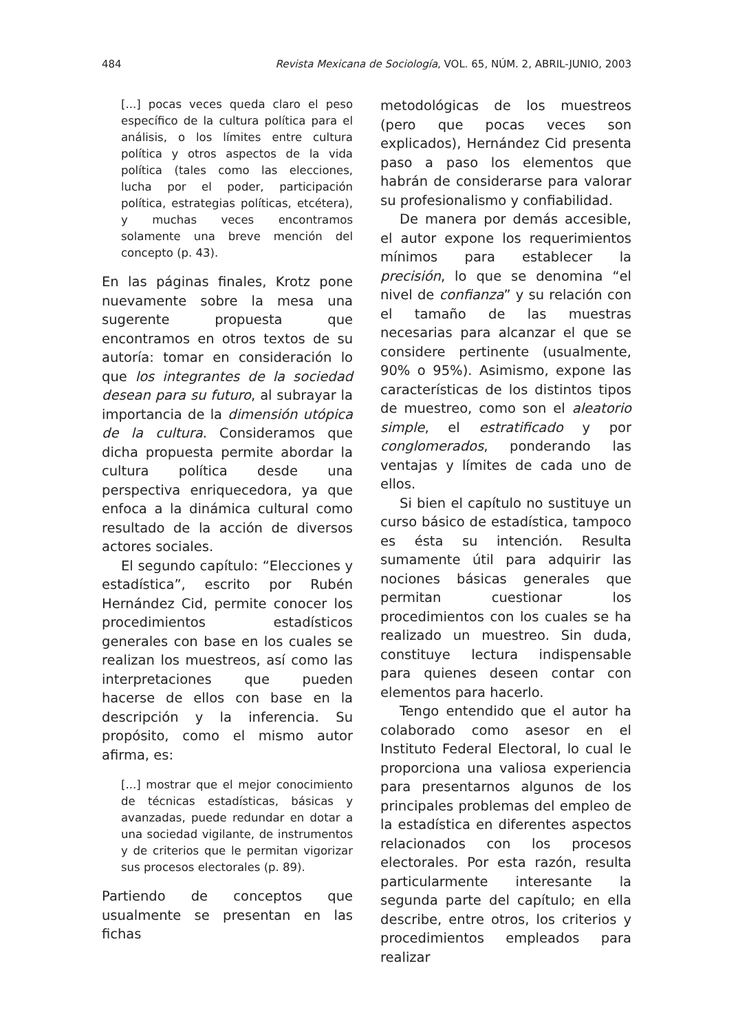484 Revista Mexicana de Sociología, VOL. 65, NÚM. 2, ABRIL-JUNIO, 2003
[...] pocas veces queda claro el peso específico de la cultura política para el análisis, o los límites entre cultura política y otros aspectos de la vida política (tales como las elecciones, lucha por el poder, participación política, estrategias políticas, etcétera), y muchas veces encontramos solamente una breve mención del concepto (p. 43).
En las páginas finales, Krotz pone nuevamente sobre la mesa una sugerente propuesta que encontramos en otros textos de su autoría: tomar en consideración lo que los integrantes de la sociedad desean para su futuro, al subrayar la importancia de la dimensión utópica de la cultura. Consideramos que dicha propuesta permite abordar la cultura política desde una perspectiva enriquecedora, ya que enfoca a la dinámica cultural como resultado de la acción de diversos actores sociales.
El segundo capítulo: “Elecciones y estadística”, escrito por Rubén Hernández Cid, permite conocer los procedimientos estadísticos generales con base en los cuales se realizan los muestreos, así como las interpretaciones que pueden hacerse de ellos con base en la descripción y la inferencia. Su propósito, como el mismo autor afirma, es:
[...] mostrar que el mejor conocimiento de técnicas estadísticas, básicas y avanzadas, puede redundar en dotar a una sociedad vigilante, de instrumentos y de criterios que le permitan vigorizar sus procesos electorales (p. 89).
Partiendo de conceptos que usualmente se presentan en las fichas
metodológicas de los muestreos (pero que pocas veces son explicados), Hernández Cid presenta paso a paso los elementos que habrán de considerarse para valorar su profesionalismo y confiabilidad.
De manera por demás accesible, el autor expone los requerimientos mínimos para establecer la precisión, lo que se denomina “el nivel de confianza” y su relación con el tamaño de las muestras necesarias para alcanzar el que se considere pertinente (usualmente, 90% o 95%). Asimismo, expone las características de los distintos tipos de muestreo, como son el aleatorio simple, el estratificado y por conglomerados, ponderando las ventajas y límites de cada uno de ellos.
Si bien el capítulo no sustituye un curso básico de estadística, tampoco es ésta su intención. Resulta sumamente útil para adquirir las nociones básicas generales que permitan cuestionar los procedimientos con los cuales se ha realizado un muestreo. Sin duda, constituye lectura indispensable para quienes deseen contar con elementos para hacerlo.
Tengo entendido que el autor ha colaborado como asesor en el Instituto Federal Electoral, lo cual le proporciona una valiosa experiencia para presentarnos algunos de los principales problemas del empleo de la estadística en diferentes aspectos relacionados con los procesos electorales. Por esta razón, resulta particularmente interesante la segunda parte del capítulo; en ella describe, entre otros, los criterios y procedimientos empleados para realizar